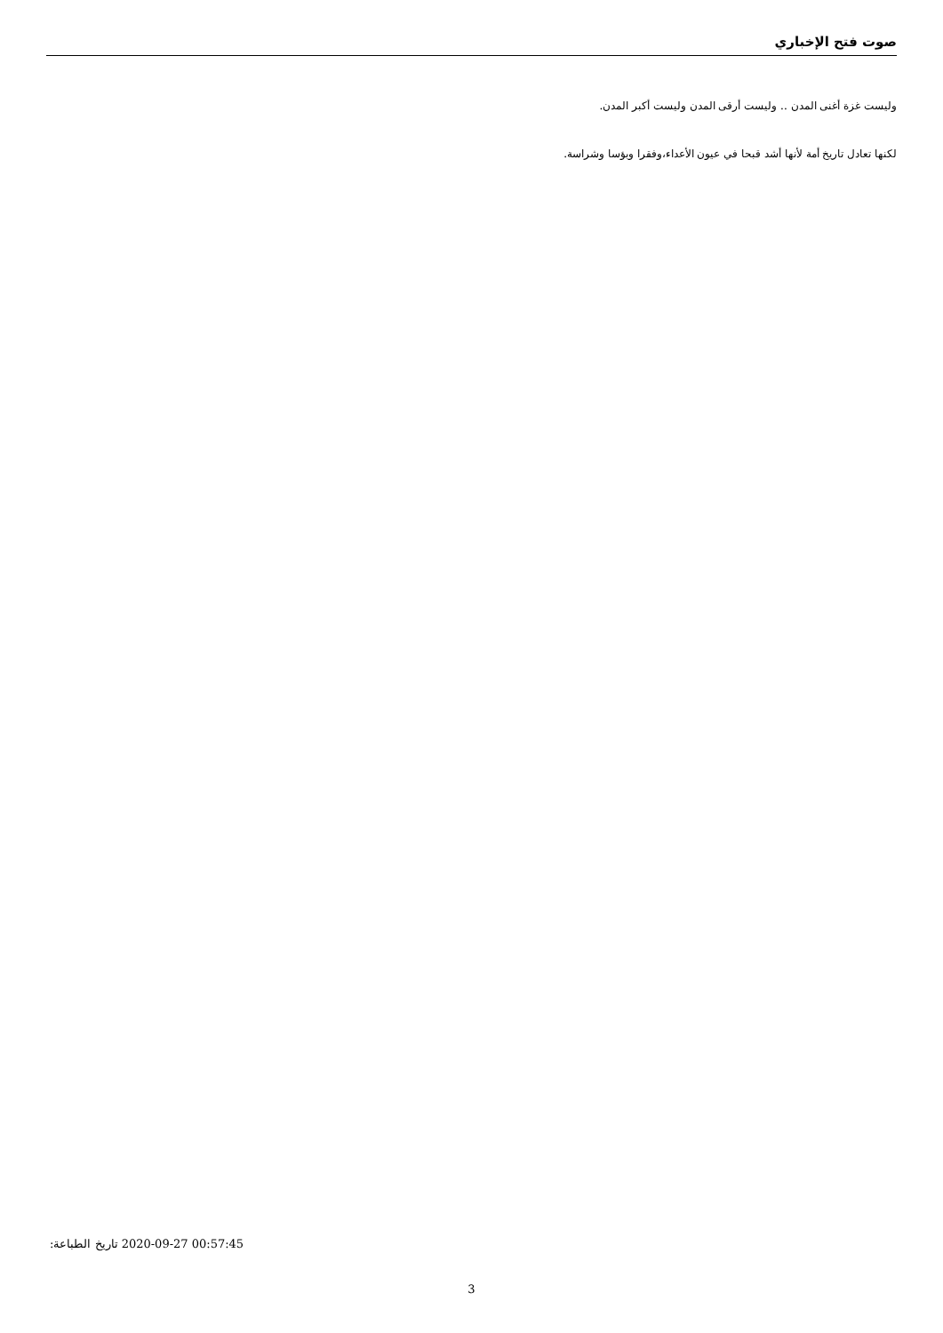صوت فتح الإخباري
وليست غزة أغنى المدن .. وليست أرقى المدن وليست أكبر المدن.
لكنها تعادل تاريخ أمة لأنها أشد قبحا في عيون الأعداء،وفقرا وبؤسا وشراسة.
تاريخ الطباعة: 2020-09-27 00:57:45
3